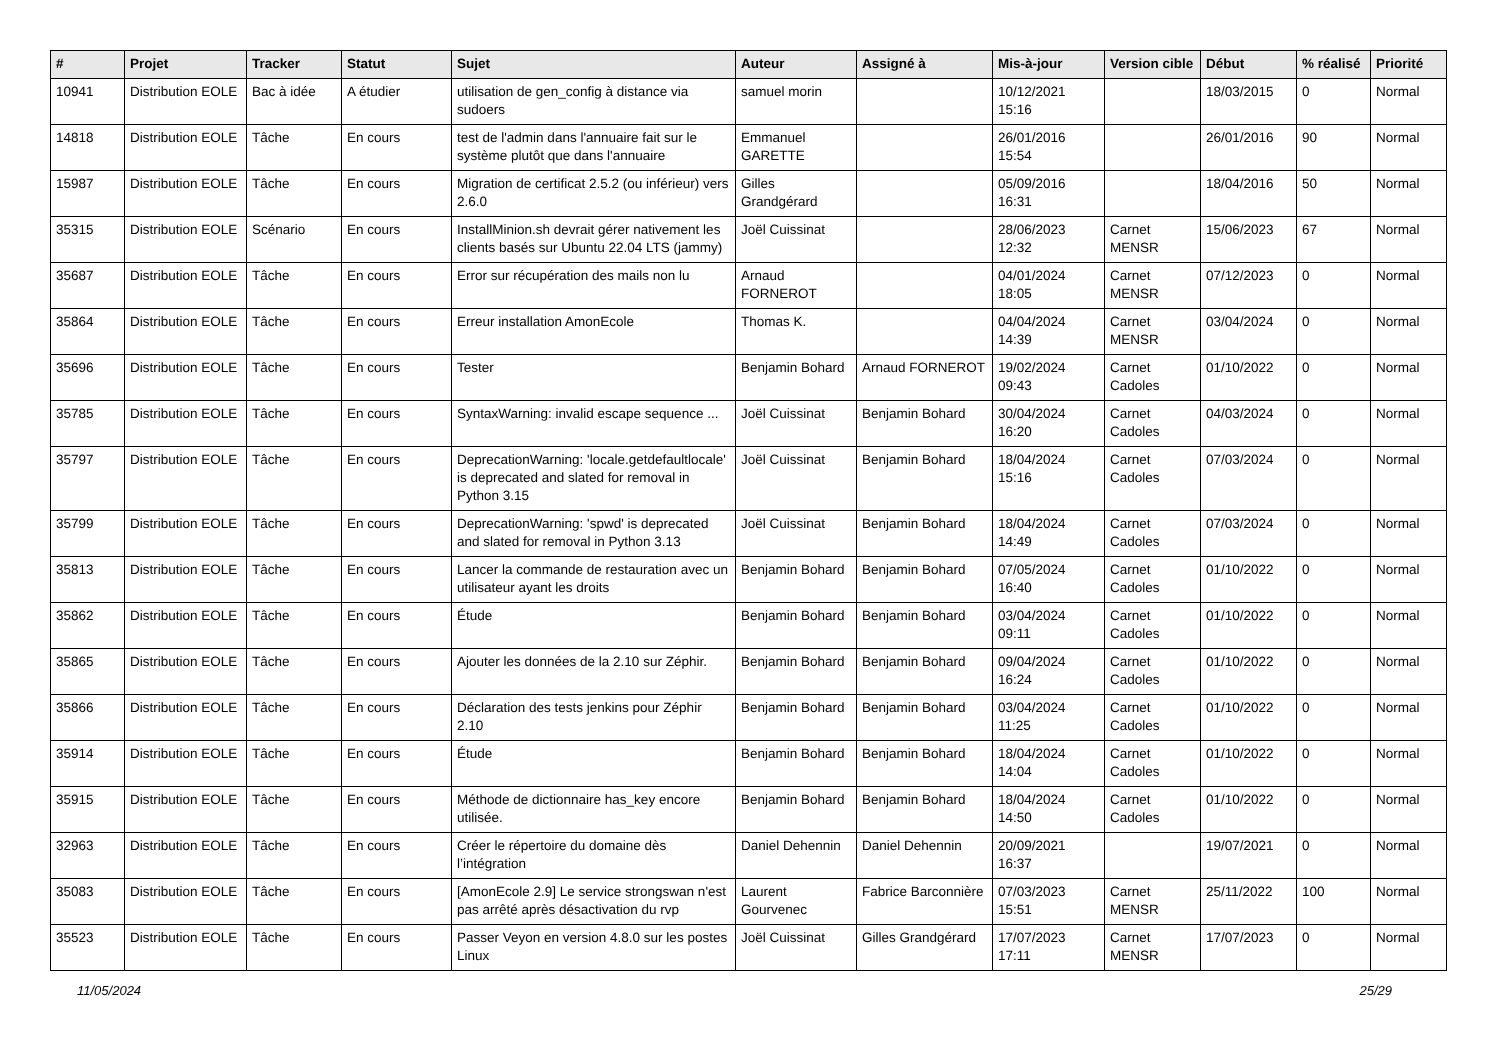| # | Projet | Tracker | Statut | Sujet | Auteur | Assigné à | Mis-à-jour | Version cible | Début | % réalisé | Priorité |
| --- | --- | --- | --- | --- | --- | --- | --- | --- | --- | --- | --- |
| 10941 | Distribution EOLE | Bac à idée | A étudier | utilisation de gen_config à distance via sudoers | samuel morin | | 10/12/2021 15:16 | | 18/03/2015 | 0 | Normal |
| 14818 | Distribution EOLE | Tâche | En cours | test de l'admin dans l'annuaire fait sur le système plutôt que dans l'annuaire | Emmanuel GARETTE | | 26/01/2016 15:54 | | 26/01/2016 | 90 | Normal |
| 15987 | Distribution EOLE | Tâche | En cours | Migration de certificat 2.5.2 (ou inférieur) vers 2.6.0 | Gilles Grandgérard | | 05/09/2016 16:31 | | 18/04/2016 | 50 | Normal |
| 35315 | Distribution EOLE | Scénario | En cours | InstallMinion.sh devrait gérer nativement les clients basés sur Ubuntu 22.04 LTS (jammy) | Joël Cuissinat | | 28/06/2023 12:32 | Carnet MENSR | 15/06/2023 | 67 | Normal |
| 35687 | Distribution EOLE | Tâche | En cours | Error sur récupération des mails non lu | Arnaud FORNEROT | | 04/01/2024 18:05 | Carnet MENSR | 07/12/2023 | 0 | Normal |
| 35864 | Distribution EOLE | Tâche | En cours | Erreur installation AmonEcole | Thomas K. | | 04/04/2024 14:39 | Carnet MENSR | 03/04/2024 | 0 | Normal |
| 35696 | Distribution EOLE | Tâche | En cours | Tester | Benjamin Bohard | Arnaud FORNEROT | 19/02/2024 09:43 | Carnet Cadoles | 01/10/2022 | 0 | Normal |
| 35785 | Distribution EOLE | Tâche | En cours | SyntaxWarning: invalid escape sequence ... | Joël Cuissinat | Benjamin Bohard | 30/04/2024 16:20 | Carnet Cadoles | 04/03/2024 | 0 | Normal |
| 35797 | Distribution EOLE | Tâche | En cours | DeprecationWarning: 'locale.getdefaultlocale' is deprecated and slated for removal in Python 3.15 | Joël Cuissinat | Benjamin Bohard | 18/04/2024 15:16 | Carnet Cadoles | 07/03/2024 | 0 | Normal |
| 35799 | Distribution EOLE | Tâche | En cours | DeprecationWarning: 'spwd' is deprecated and slated for removal in Python 3.13 | Joël Cuissinat | Benjamin Bohard | 18/04/2024 14:49 | Carnet Cadoles | 07/03/2024 | 0 | Normal |
| 35813 | Distribution EOLE | Tâche | En cours | Lancer la commande de restauration avec un utilisateur ayant les droits | Benjamin Bohard | Benjamin Bohard | 07/05/2024 16:40 | Carnet Cadoles | 01/10/2022 | 0 | Normal |
| 35862 | Distribution EOLE | Tâche | En cours | Étude | Benjamin Bohard | Benjamin Bohard | 03/04/2024 09:11 | Carnet Cadoles | 01/10/2022 | 0 | Normal |
| 35865 | Distribution EOLE | Tâche | En cours | Ajouter les données de la 2.10 sur Zéphir. | Benjamin Bohard | Benjamin Bohard | 09/04/2024 16:24 | Carnet Cadoles | 01/10/2022 | 0 | Normal |
| 35866 | Distribution EOLE | Tâche | En cours | Déclaration des tests jenkins pour Zéphir 2.10 | Benjamin Bohard | Benjamin Bohard | 03/04/2024 11:25 | Carnet Cadoles | 01/10/2022 | 0 | Normal |
| 35914 | Distribution EOLE | Tâche | En cours | Étude | Benjamin Bohard | Benjamin Bohard | 18/04/2024 14:04 | Carnet Cadoles | 01/10/2022 | 0 | Normal |
| 35915 | Distribution EOLE | Tâche | En cours | Méthode de dictionnaire has_key encore utilisée. | Benjamin Bohard | Benjamin Bohard | 18/04/2024 14:50 | Carnet Cadoles | 01/10/2022 | 0 | Normal |
| 32963 | Distribution EOLE | Tâche | En cours | Créer le répertoire du domaine dès l’intégration | Daniel Dehennin | Daniel Dehennin | 20/09/2021 16:37 | | 19/07/2021 | 0 | Normal |
| 35083 | Distribution EOLE | Tâche | En cours | [AmonEcole 2.9] Le service strongswan n'est pas arrêté après désactivation du rvp | Laurent Gourvenec | Fabrice Barconnière | 07/03/2023 15:51 | Carnet MENSR | 25/11/2022 | 100 | Normal |
| 35523 | Distribution EOLE | Tâche | En cours | Passer Veyon en version 4.8.0 sur les postes Linux | Joël Cuissinat | Gilles Grandgérard | 17/07/2023 17:11 | Carnet MENSR | 17/07/2023 | 0 | Normal |
11/05/2024 25/29